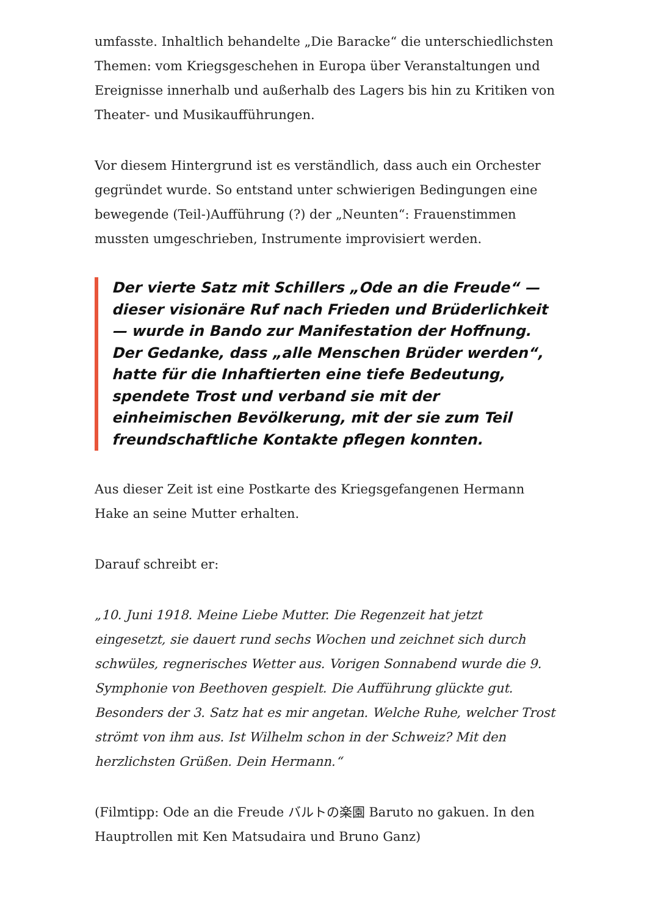umfasste. Inhaltlich behandelte „Die Baracke“ die unterschiedlichsten Themen: vom Kriegsgeschehen in Europa über Veranstaltungen und Ereignisse innerhalb und außerhalb des Lagers bis hin zu Kritiken von Theater- und Musikaufführungen.
Vor diesem Hintergrund ist es verständlich, dass auch ein Orchester gegründet wurde. So entstand unter schwierigen Bedingungen eine bewegende (Teil-)Aufführung (?) der „Neunten“: Frauenstimmen mussten umgeschrieben, Instrumente improvisiert werden.
Der vierte Satz mit Schillers „Ode an die Freude“ — dieser visionäre Ruf nach Frieden und Brüderlichkeit — wurde in Bando zur Manifestation der Hoffnung. Der Gedanke, dass „alle Menschen Brüder werden“, hatte für die Inhaftierten eine tiefe Bedeutung, spendete Trost und verband sie mit der einheimischen Bevölkerung, mit der sie zum Teil freundschaftliche Kontakte pflegen konnten.
Aus dieser Zeit ist eine Postkarte des Kriegsgefangenen Hermann Hake an seine Mutter erhalten.
Darauf schreibt er:
„10. Juni 1918. Meine Liebe Mutter. Die Regenzeit hat jetzt eingesetzt, sie dauert rund sechs Wochen und zeichnet sich durch schwüles, regnerisches Wetter aus. Vorigen Sonnabend wurde die 9. Symphonie von Beethoven gespielt. Die Aufführung glückte gut. Besonders der 3. Satz hat es mir angetan. Welche Ruhe, welcher Trost strömt von ihm aus. Ist Wilhelm schon in der Schweiz? Mit den herzlichsten Grüßen. Dein Hermann.“
(Filmtipp: Ode an die Freude バルトの楽園 Baruto no gakuen. In den Hauptrollen mit Ken Matsudaira und Bruno Ganz)